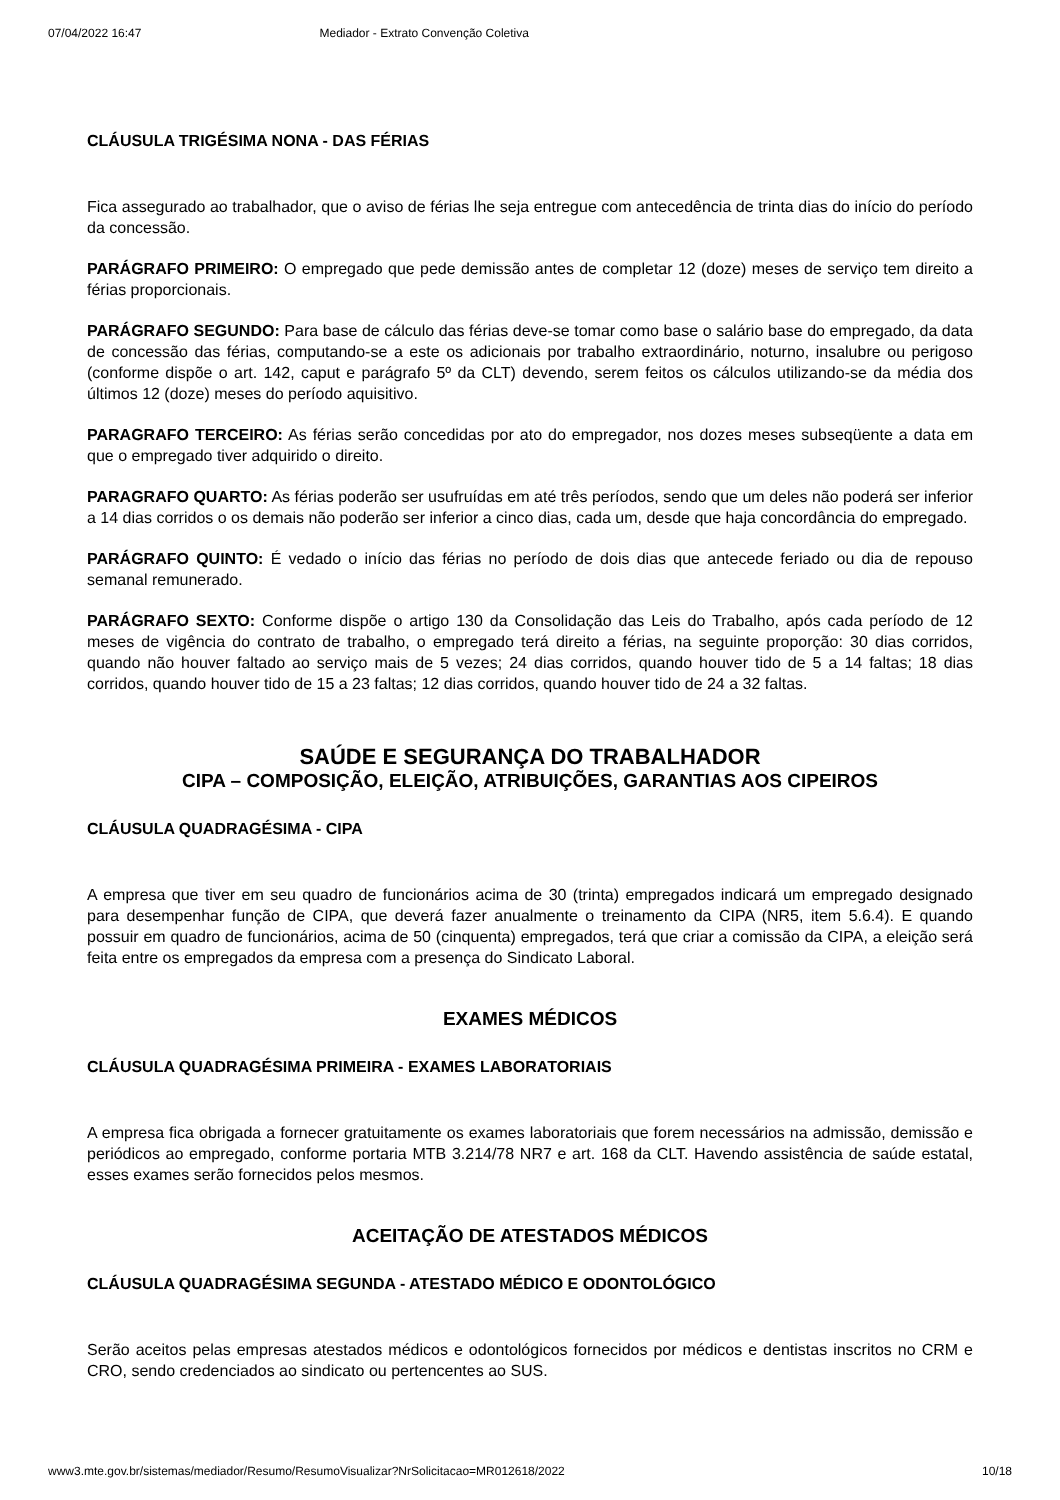07/04/2022 16:47 Mediador - Extrato Convenção Coletiva
CLÁUSULA TRIGÉSIMA NONA - DAS FÉRIAS
Fica assegurado ao trabalhador, que o aviso de férias lhe seja entregue com antecedência de trinta dias do início do período da concessão.
PARÁGRAFO PRIMEIRO: O empregado que pede demissão antes de completar 12 (doze) meses de serviço tem direito a férias proporcionais.
PARÁGRAFO SEGUNDO: Para base de cálculo das férias deve-se tomar como base o salário base do empregado, da data de concessão das férias, computando-se a este os adicionais por trabalho extraordinário, noturno, insalubre ou perigoso (conforme dispõe o art. 142, caput e parágrafo 5º da CLT) devendo, serem feitos os cálculos utilizando-se da média dos últimos 12 (doze) meses do período aquisitivo.
PARAGRAFO TERCEIRO: As férias serão concedidas por ato do empregador, nos dozes meses subseqüente a data em que o empregado tiver adquirido o direito.
PARAGRAFO QUARTO: As férias poderão ser usufruídas em até três períodos, sendo que um deles não poderá ser inferior a 14 dias corridos o os demais não poderão ser inferior a cinco dias, cada um, desde que haja concordância do empregado.
PARÁGRAFO QUINTO: É vedado o início das férias no período de dois dias que antecede feriado ou dia de repouso semanal remunerado.
PARÁGRAFO SEXTO: Conforme dispõe o artigo 130 da Consolidação das Leis do Trabalho, após cada período de 12 meses de vigência do contrato de trabalho, o empregado terá direito a férias, na seguinte proporção: 30 dias corridos, quando não houver faltado ao serviço mais de 5 vezes; 24 dias corridos, quando houver tido de 5 a 14 faltas; 18 dias corridos, quando houver tido de 15 a 23 faltas; 12 dias corridos, quando houver tido de 24 a 32 faltas.
SAÚDE E SEGURANÇA DO TRABALHADOR
CIPA – COMPOSIÇÃO, ELEIÇÃO, ATRIBUIÇÕES, GARANTIAS AOS CIPEIROS
CLÁUSULA QUADRAGÉSIMA - CIPA
A empresa que tiver em seu quadro de funcionários acima de 30 (trinta) empregados indicará um empregado designado para desempenhar função de CIPA, que deverá fazer anualmente o treinamento da CIPA (NR5, item 5.6.4). E quando possuir em quadro de funcionários, acima de 50 (cinquenta) empregados, terá que criar a comissão da CIPA, a eleição será feita entre os empregados da empresa com a presença do Sindicato Laboral.
EXAMES MÉDICOS
CLÁUSULA QUADRAGÉSIMA PRIMEIRA - EXAMES LABORATORIAIS
A empresa fica obrigada a fornecer gratuitamente os exames laboratoriais que forem necessários na admissão, demissão e periódicos ao empregado, conforme portaria MTB 3.214/78 NR7 e art. 168 da CLT. Havendo assistência de saúde estatal, esses exames serão fornecidos pelos mesmos.
ACEITAÇÃO DE ATESTADOS MÉDICOS
CLÁUSULA QUADRAGÉSIMA SEGUNDA - ATESTADO MÉDICO E ODONTOLÓGICO
Serão aceitos pelas empresas atestados médicos e odontológicos fornecidos por médicos e dentistas inscritos no CRM e CRO, sendo credenciados ao sindicato ou pertencentes ao SUS.
www3.mte.gov.br/sistemas/mediador/Resumo/ResumoVisualizar?NrSolicitacao=MR012618/2022 10/18